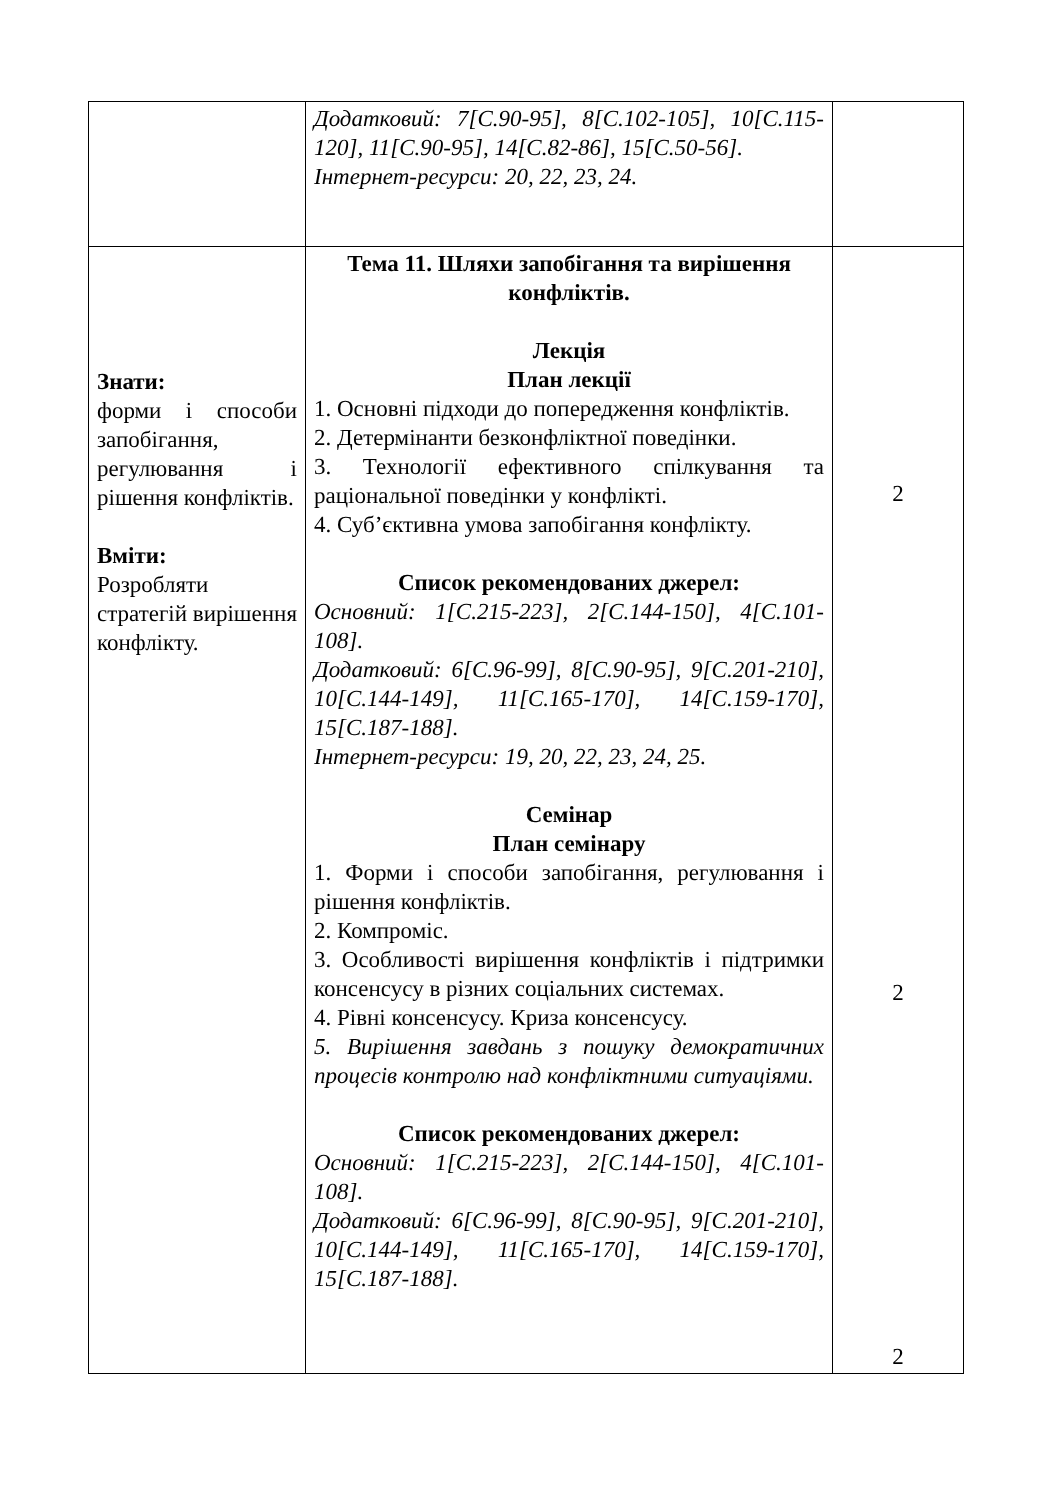| | Додатковий: 7[С.90-95], 8[С.102-105], 10[С.115-120], 11[С.90-95], 14[С.82-86], 15[С.50-56]. Інтернет-ресурси: 20, 22, 23, 24. | |
| Знати: форми і способи запобігання, регулювання і рішення конфліктів. Вміти: Розробляти стратегій вирішення конфлікту. | Тема 11. Шляхи запобігання та вирішення конфліктів. Лекція План лекції 1. Основні підходи до попередження конфліктів. 2. Детермінанти безконфліктної поведінки. 3. Технології ефективного спілкування та раціональної поведінки у конфлікті. 4. Суб’єктивна умова запобігання конфлікту. Список рекомендованих джерел: Основний: 1[С.215-223], 2[С.144-150], 4[С.101-108]. Додатковий: 6[С.96-99], 8[С.90-95], 9[С.201-210], 10[С.144-149], 11[С.165-170], 14[С.159-170], 15[С.187-188]. Інтернет-ресурси: 19, 20, 22, 23, 24, 25. Семінар План семінару 1. Форми і способи запобігання, регулювання і рішення конфліктів. 2. Компроміс. 3. Особливості вирішення конфліктів і підтримки консенсусу в різних соціальних системах. 4. Рівні консенсусу. Криза консенсусу. 5. Вирішення завдань з пошуку демократичних процесів контролю над конфліктними ситуаціями. Список рекомендованих джерел: Основний: 1[С.215-223], 2[С.144-150], 4[С.101-108]. Додатковий: 6[С.96-99], 8[С.90-95], 9[С.201-210], 10[С.144-149], 11[С.165-170], 14[С.159-170], 15[С.187-188]. | 2 2 2 |